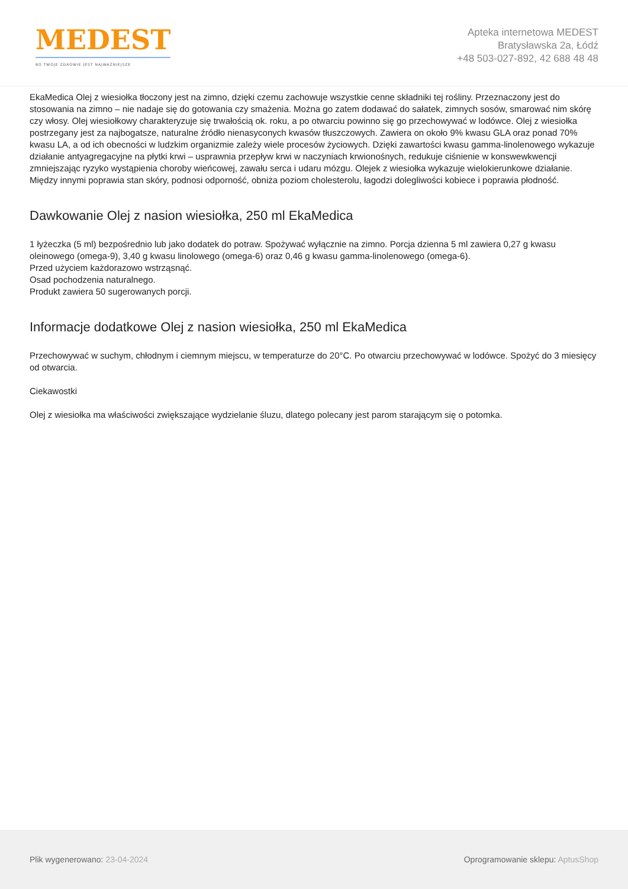MEDEST
BO TWOJE ZDROWIE JEST NAJWAŻNIEJSZE
Apteka internetowa MEDEST
Bratysławska 2a, Łódź
+48 503-027-892, 42 688 48 48
EkaMedica Olej z wiesiołka tłoczony jest na zimno, dzięki czemu zachowuje wszystkie cenne składniki tej rośliny. Przeznaczony jest do stosowania na zimno – nie nadaje się do gotowania czy smażenia. Można go zatem dodawać do sałatek, zimnych sosów, smarować nim skórę czy włosy. Olej wiesiołkowy charakteryzuje się trwałością ok. roku, a po otwarciu powinno się go przechowywać w lodówce. Olej z wiesiołka postrzegany jest za najbogatsze, naturalne źródło nienasyconych kwasów tłuszczowych. Zawiera on około 9% kwasu GLA oraz ponad 70% kwasu LA, a od ich obecności w ludzkim organizmie zależy wiele procesów życiowych. Dzięki zawartości kwasu gamma-linolenowego wykazuje działanie antyagregacyjne na płytki krwi – usprawnia przepływ krwi w naczyniach krwionośnych, redukuje ciśnienie w konswewkwencji zmniejszając ryzyko wystąpienia choroby wieńcowej, zawału serca i udaru mózgu. Olejek z wiesiołka wykazuje wielokierunkowe działanie. Między innymi poprawia stan skóry, podnosi odporność, obniża poziom cholesterolu, łagodzi dolegliwości kobiece i poprawia płodność.
Dawkowanie Olej z nasion wiesiołka, 250 ml EkaMedica
1 łyżeczka (5 ml) bezpośrednio lub jako dodatek do potraw. Spożywać wyłącznie na zimno. Porcja dzienna 5 ml zawiera 0,27 g kwasu oleinowego (omega-9), 3,40 g kwasu linolowego (omega-6) oraz 0,46 g kwasu gamma-linolenowego (omega-6).
Przed użyciem każdorazowo wstrząsnąć.
Osad pochodzenia naturalnego.
Produkt zawiera 50 sugerowanych porcji.
Informacje dodatkowe Olej z nasion wiesiołka, 250 ml EkaMedica
Przechowywać w suchym, chłodnym i ciemnym miejscu, w temperaturze do 20°C. Po otwarciu przechowywać w lodówce. Spożyć do 3 miesięcy od otwarcia.
Ciekawostki
Olej z wiesiołka ma właściwości zwiększające wydzielanie śluzu, dlatego polecany jest parom starającym się o potomka.
Plik wygenerowano: 23-04-2024
Oprogramowanie sklepu: AptusShop